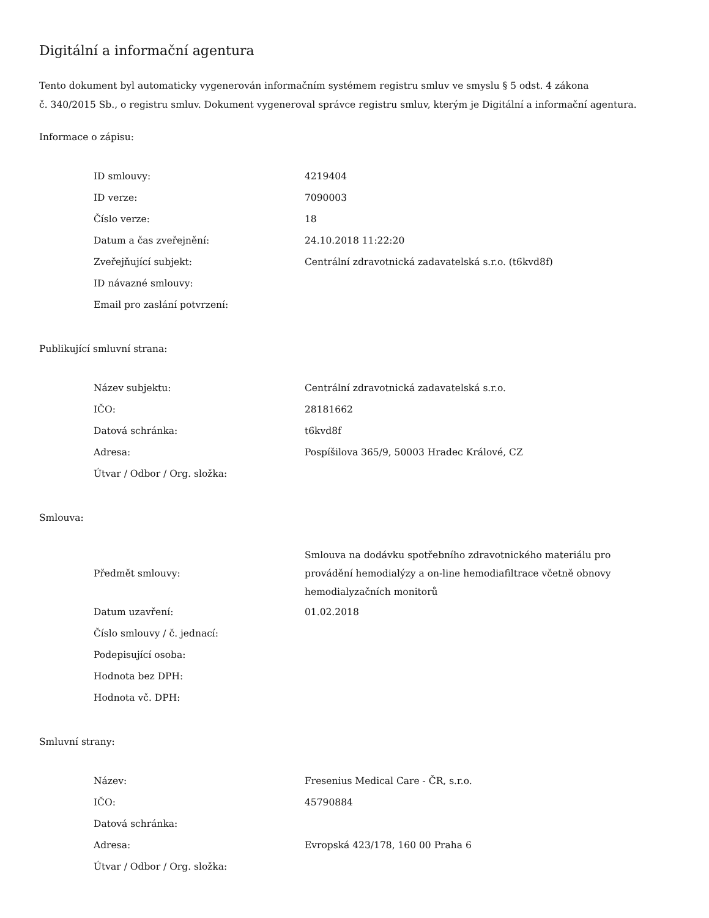Digitální a informační agentura
Tento dokument byl automaticky vygenerován informačním systémem registru smluv ve smyslu § 5 odst. 4 zákona
č. 340/2015 Sb., o registru smluv. Dokument vygeneroval správce registru smluv, kterým je Digitální a informační agentura.
Informace o zápisu:
| ID smlouvy: | 4219404 |
| ID verze: | 7090003 |
| Číslo verze: | 18 |
| Datum a čas zveřejnění: | 24.10.2018 11:22:20 |
| Zveřejňující subjekt: | Centrální zdravotnická zadavatelská s.r.o. (t6kvd8f) |
| ID návazné smlouvy: | |
| Email pro zaslání potvrzení: | |
Publikující smluvní strana:
| Název subjektu: | Centrální zdravotnická zadavatelská s.r.o. |
| IČO: | 28181662 |
| Datová schránka: | t6kvd8f |
| Adresa: | Pospíšilova 365/9, 50003 Hradec Králové, CZ |
| Útvar / Odbor / Org. složka: | |
Smlouva:
| Předmět smlouvy: | Smlouva na dodávku spotřebního zdravotnického materiálu pro provádění hemodialýzy a on-line hemodiafiltrace včetně obnovy hemodialyzačních monitorů |
| Datum uzavření: | 01.02.2018 |
| Číslo smlouvy / č. jednací: | |
| Podepisující osoba: | |
| Hodnota bez DPH: | |
| Hodnota vč. DPH: | |
Smluvní strany:
| Název: | Fresenius Medical Care - ČR, s.r.o. |
| IČO: | 45790884 |
| Datová schránka: | |
| Adresa: | Evropská 423/178, 160 00 Praha 6 |
| Útvar / Odbor / Org. složka: | |